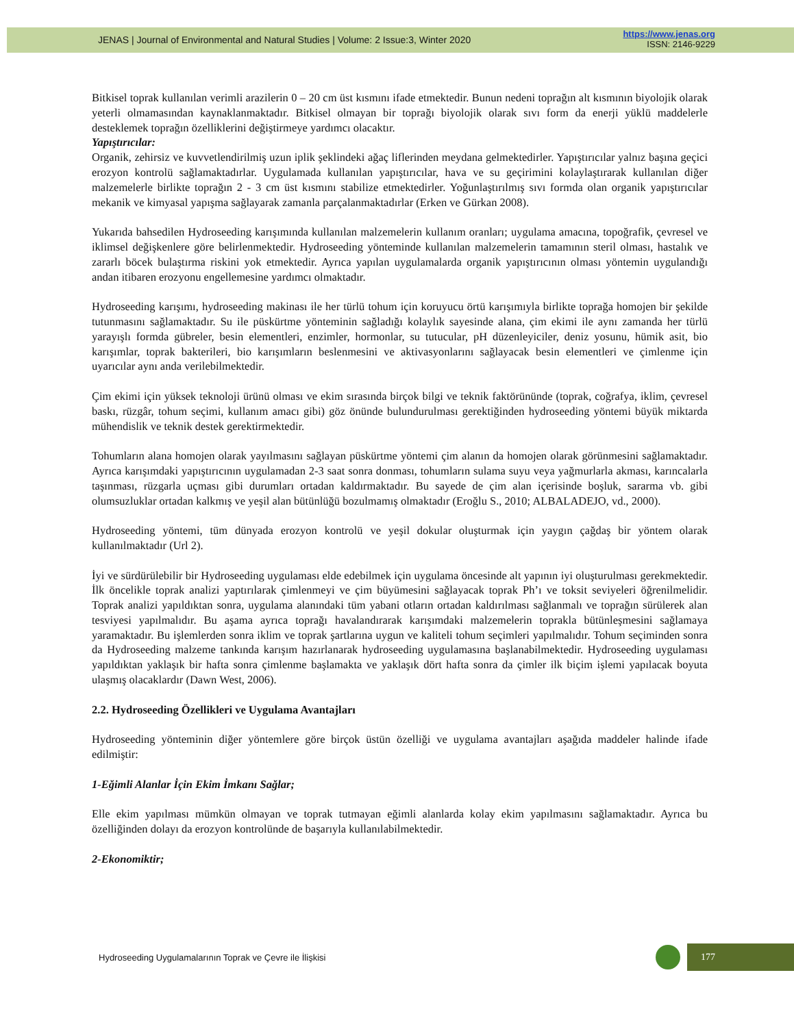JENAS | Journal of Environmental and Natural Studies | Volume: 2 Issue:3, Winter 2020
https://www.jenas.org
ISSN: 2146-9229
Bitkisel toprak kullanılan verimli arazilerin 0 – 20 cm üst kısmını ifade etmektedir. Bunun nedeni toprağın alt kısmının biyolojik olarak yeterli olmamasından kaynaklanmaktadır. Bitkisel olmayan bir toprağı biyolojik olarak sıvı form da enerji yüklü maddelerle desteklemek toprağın özelliklerini değiştirmeye yardımcı olacaktır.
Yapıştırıcılar:
Organik, zehirsiz ve kuvvetlendirilmiş uzun iplik şeklindeki ağaç liflerinden meydana gelmektedirler. Yapıştırıcılar yalnız başına geçici erozyon kontrolü sağlamaktadırlar. Uygulamada kullanılan yapıştırıcılar, hava ve su geçirimini kolaylaştırarak kullanılan diğer malzemelerle birlikte toprağın 2 - 3 cm üst kısmını stabilize etmektedirler. Yoğunlaştırılmış sıvı formda olan organik yapıştırıcılar mekanik ve kimyasal yapışma sağlayarak zamanla parçalanmaktadırlar (Erken ve Gürkan 2008).
Yukarıda bahsedilen Hydroseeding karışımında kullanılan malzemelerin kullanım oranları; uygulama amacına, topoğrafik, çevresel ve iklimsel değişkenlere göre belirlenmektedir. Hydroseeding yönteminde kullanılan malzemelerin tamamının steril olması, hastalık ve zararlı böcek bulaştırma riskini yok etmektedir. Ayrıca yapılan uygulamalarda organik yapıştırıcının olması yöntemin uygulandığı andan itibaren erozyonu engellemesine yardımcı olmaktadır.
Hydroseeding karışımı, hydroseeding makinası ile her türlü tohum için koruyucu örtü karışımıyla birlikte toprağa homojen bir şekilde tutunmasını sağlamaktadır. Su ile püskürtme yönteminin sağladığı kolaylık sayesinde alana, çim ekimi ile aynı zamanda her türlü yarayışlı formda gübreler, besin elementleri, enzimler, hormonlar, su tutucular, pH düzenleyiciler, deniz yosunu, hümik asit, bio karışımlar, toprak bakterileri, bio karışımların beslenmesini ve aktivasyonlarını sağlayacak besin elementleri ve çimlenme için uyarıcılar aynı anda verilebilmektedir.
Çim ekimi için yüksek teknoloji ürünü olması ve ekim sırasında birçok bilgi ve teknik faktörününde (toprak, coğrafya, iklim, çevresel baskı, rüzgâr, tohum seçimi, kullanım amacı gibi) göz önünde bulundurulması gerektiğinden hydroseeding yöntemi büyük miktarda mühendislik ve teknik destek gerektirmektedir.
Tohumların alana homojen olarak yayılmasını sağlayan püskürtme yöntemi çim alanın da homojen olarak görünmesini sağlamaktadır. Ayrıca karışımdaki yapıştırıcının uygulamadan 2-3 saat sonra donması, tohumların sulama suyu veya yağmurlarla akması, karıncalarla taşınması, rüzgarla uçması gibi durumları ortadan kaldırmaktadır. Bu sayede de çim alan içerisinde boşluk, sararma vb. gibi olumsuzluklar ortadan kalkmış ve yeşil alan bütünlüğü bozulmamış olmaktadır (Eroğlu S., 2010; ALBALADEJO, vd., 2000).
Hydroseeding yöntemi, tüm dünyada erozyon kontrolü ve yeşil dokular oluşturmak için yaygın çağdaş bir yöntem olarak kullanılmaktadır (Url 2).
İyi ve sürdürülebilir bir Hydroseeding uygulaması elde edebilmek için uygulama öncesinde alt yapının iyi oluşturulması gerekmektedir. İlk öncelikle toprak analizi yaptırılarak çimlenmeyi ve çim büyümesini sağlayacak toprak Ph’ı ve toksit seviyeleri öğrenilmelidir. Toprak analizi yapıldıktan sonra, uygulama alanındaki tüm yabani otların ortadan kaldırılması sağlanmalı ve toprağın sürülerek alan tesviyesi yapılmalıdır. Bu aşama ayrıca toprağı havalandırarak karışımdaki malzemelerin toprakla bütünleşmesini sağlamaya yaramaktadır. Bu işlemlerden sonra iklim ve toprak şartlarına uygun ve kaliteli tohum seçimleri yapılmalıdır. Tohum seçiminden sonra da Hydroseeding malzeme tankında karışım hazırlanarak hydroseeding uygulamasına başlanabilmektedir. Hydroseeding uygulaması yapıldıktan yaklaşık bir hafta sonra çimlenme başlamakta ve yaklaşık dört hafta sonra da çimler ilk biçim işlemi yapılacak boyuta ulaşmış olacaklardır (Dawn West, 2006).
2.2. Hydroseeding Özellikleri ve Uygulama Avantajları
Hydroseeding yönteminin diğer yöntemlere göre birçok üstün özelliği ve uygulama avantajları aşağıda maddeler halinde ifade edilmiştir:
1-Eğimli Alanlar İçin Ekim İmkanı Sağlar;
Elle ekim yapılması mümkün olmayan ve toprak tutmayan eğimli alanlarda kolay ekim yapılmasını sağlamaktadır. Ayrıca bu özelliğinden dolayı da erozyon kontrolünde de başarıyla kullanılabilmektedir.
2-Ekonomiktir;
Hydroseeding Uygulamalarının Toprak ve Çevre ile İlişkisi
177